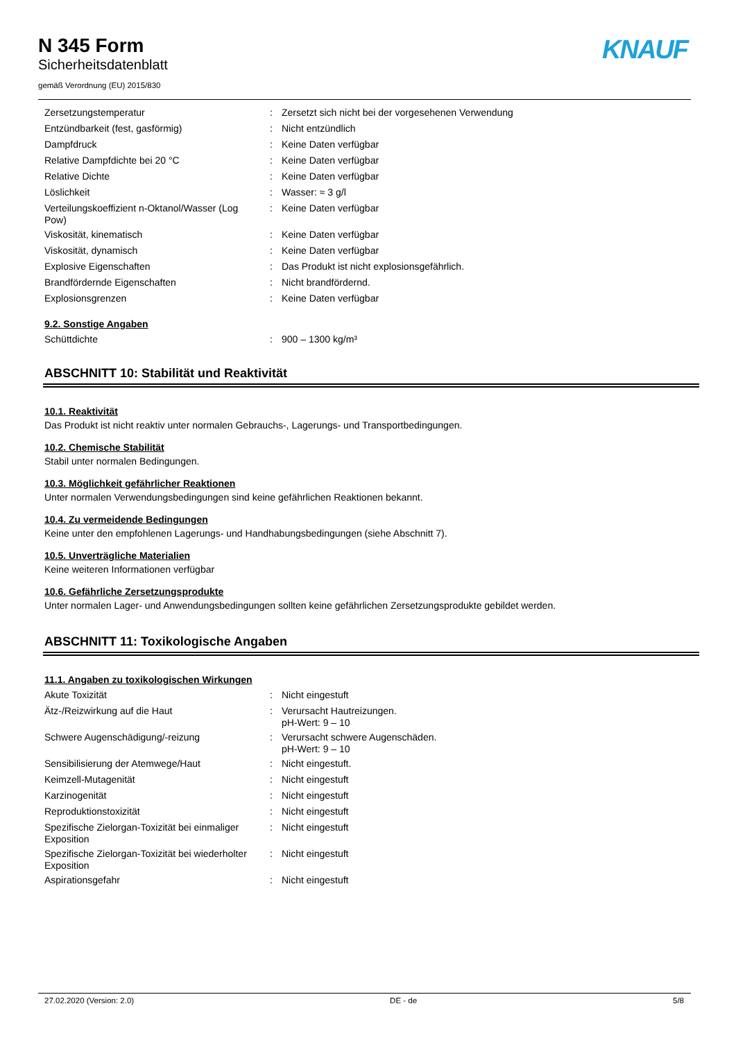N 345 Form
Sicherheitsdatenblatt
gemäß Verordnung (EU) 2015/830
KNAUF
| Zersetzungstemperatur | : | Zersetzt sich nicht bei der vorgesehenen Verwendung |
| Entzündbarkeit (fest, gasförmig) | : | Nicht entzündlich |
| Dampfdruck | : | Keine Daten verfügbar |
| Relative Dampfdichte bei 20 °C | : | Keine Daten verfügbar |
| Relative Dichte | : | Keine Daten verfügbar |
| Löslichkeit | : | Wasser: ≈ 3 g/l |
| Verteilungskoeffizient n-Oktanol/Wasser (Log Pow) | : | Keine Daten verfügbar |
| Viskosität, kinematisch | : | Keine Daten verfügbar |
| Viskosität, dynamisch | : | Keine Daten verfügbar |
| Explosive Eigenschaften | : | Das Produkt ist nicht explosionsgefährlich. |
| Brandfördernde Eigenschaften | : | Nicht brandfördernd. |
| Explosionsgrenzen | : | Keine Daten verfügbar |
9.2. Sonstige Angaben
| Schüttdichte | : | 900 – 1300 kg/m³ |
ABSCHNITT 10: Stabilität und Reaktivität
10.1. Reaktivität
Das Produkt ist nicht reaktiv unter normalen Gebrauchs-, Lagerungs- und Transportbedingungen.
10.2. Chemische Stabilität
Stabil unter normalen Bedingungen.
10.3. Möglichkeit gefährlicher Reaktionen
Unter normalen Verwendungsbedingungen sind keine gefährlichen Reaktionen bekannt.
10.4. Zu vermeidende Bedingungen
Keine unter den empfohlenen Lagerungs- und Handhabungsbedingungen (siehe Abschnitt 7).
10.5. Unverträgliche Materialien
Keine weiteren Informationen verfügbar
10.6. Gefährliche Zersetzungsprodukte
Unter normalen Lager- und Anwendungsbedingungen sollten keine gefährlichen Zersetzungsprodukte gebildet werden.
ABSCHNITT 11: Toxikologische Angaben
11.1. Angaben zu toxikologischen Wirkungen
| Akute Toxizität | : | Nicht eingestuft |
| Ätz-/Reizwirkung auf die Haut | : | Verursacht Hautreizungen. pH-Wert: 9 – 10 |
| Schwere Augenschädigung/-reizung | : | Verursacht schwere Augenschäden. pH-Wert: 9 – 10 |
| Sensibilisierung der Atemwege/Haut | : | Nicht eingestuft. |
| Keimzell-Mutagenität | : | Nicht eingestuft |
| Karzinogenität | : | Nicht eingestuft |
| Reproduktionstoxizität | : | Nicht eingestuft |
| Spezifische Zielorgan-Toxizität bei einmaliger Exposition | : | Nicht eingestuft |
| Spezifische Zielorgan-Toxizität bei wiederholter Exposition | : | Nicht eingestuft |
| Aspirationsgefahr | : | Nicht eingestuft |
27.02.2020 (Version: 2.0) DE - de 5/8